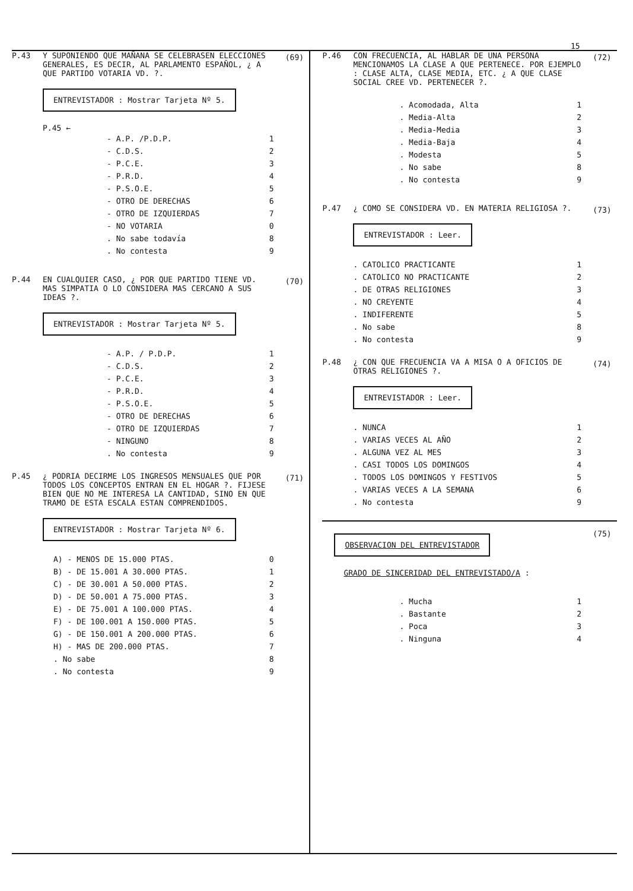15
P.43 Y SUPONIENDO QUE MAÑANA SE CELEBRASEN ELECCIONES GENERALES, ES DECIR, AL PARLAMENTO ESPAÑOL, ¿ A QUE PARTIDO VOTARIA VD. ?.
ENTREVISTADOR : Mostrar Tarjeta Nº 5.
P.45 ←
- A.P. /P.D.P. 1
- C.D.S. 2
- P.C.E. 3
- P.R.D. 4
- P.S.O.E. 5
- OTRO DE DERECHAS 6
- OTRO DE IZQUIERDAS 7
- NO VOTARIA 0
. No sabe todavía 8
. No contesta 9
(69)
P.44 EN CUALQUIER CASO, ¿ POR QUE PARTIDO TIENE VD. MAS SIMPATIA O LO CONSIDERA MAS CERCANO A SUS IDEAS ?.
ENTREVISTADOR : Mostrar Tarjeta Nº 5.
- A.P. / P.D.P. 1
- C.D.S. 2
- P.C.E. 3
- P.R.D. 4
- P.S.O.E. 5
- OTRO DE DERECHAS 6
- OTRO DE IZQUIERDAS 7
- NINGUNO 8
. No contesta 9
(70)
P.45 ¿ PODRIA DECIRME LOS INGRESOS MENSUALES QUE POR TODOS LOS CONCEPTOS ENTRAN EN EL HOGAR ?. FIJESE BIEN QUE NO ME INTERESA LA CANTIDAD, SINO EN QUE TRAMO DE ESTA ESCALA ESTAN COMPRENDIDOS.
ENTREVISTADOR : Mostrar Tarjeta Nº 6.
A) - MENOS DE 15.000 PTAS. 0
B) - DE 15.001 A 30.000 PTAS. 1
C) - DE 30.001 A 50.000 PTAS. 2
D) - DE 50.001 A 75.000 PTAS. 3
E) - DE 75.001 A 100.000 PTAS. 4
F) - DE 100.001 A 150.000 PTAS. 5
G) - DE 150.001 A 200.000 PTAS. 6
H) - MAS DE 200.000 PTAS. 7
. No sabe 8
. No contesta 9
(71)
P.46 CON FRECUENCIA, AL HABLAR DE UNA PERSONA MENCIONAMOS LA CLASE A QUE PERTENECE. POR EJEMPLO : CLASE ALTA, CLASE MEDIA, ETC. ¿ A QUE CLASE SOCIAL CREE VD. PERTENECER ?.
. Acomodada, Alta 1
. Media-Alta 2
. Media-Media 3
. Media-Baja 4
. Modesta 5
. No sabe 8
. No contesta 9
(72)
P.47 ¿ COMO SE CONSIDERA VD. EN MATERIA RELIGIOSA ?.
ENTREVISTADOR : Leer.
. CATOLICO PRACTICANTE 1
. CATOLICO NO PRACTICANTE 2
. DE OTRAS RELIGIONES 3
. NO CREYENTE 4
. INDIFERENTE 5
. No sabe 8
. No contesta 9
(73)
P.48 ¿ CON QUE FRECUENCIA VA A MISA O A OFICIOS DE OTRAS RELIGIONES ?.
ENTREVISTADOR : Leer.
. NUNCA 1
. VARIAS VECES AL AÑO 2
. ALGUNA VEZ AL MES 3
. CASI TODOS LOS DOMINGOS 4
. TODOS LOS DOMINGOS Y FESTIVOS 5
. VARIAS VECES A LA SEMANA 6
. No contesta 9
(74)
OBSERVACION DEL ENTREVISTADOR
GRADO DE SINCERIDAD DEL ENTREVISTADO/A :
. Mucha 1
. Bastante 2
. Poca 3
. Ninguna 4
(75)